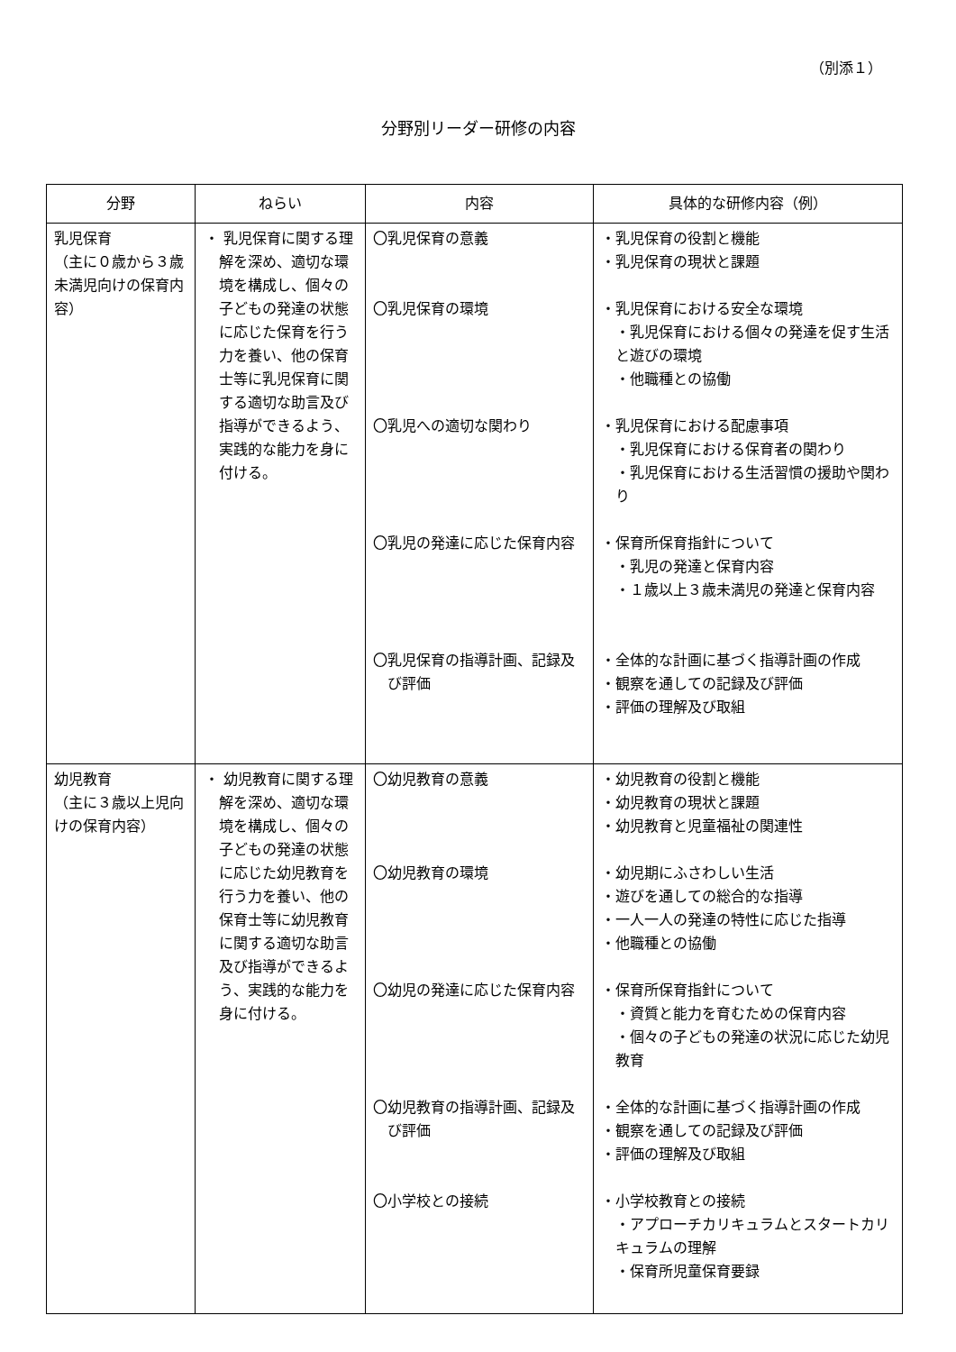（別添１）
分野別リーダー研修の内容
| 分野 | ねらい | 内容 | 具体的な研修内容（例） |
| --- | --- | --- | --- |
| 乳児保育 （主に０歳から３歳未満児向けの保育内容） | ・ 乳児保育に関する理解を深め、適切な環境を構成し、個々の子どもの発達の状態に応じた保育を行う力を養い、他の保育士等に乳児保育に関する適切な助言及び指導ができるよう、実践的な能力を身に付ける。 | 〇乳児保育の意義 〇乳児保育の環境 〇乳児への適切な関わり 〇乳児の発達に応じた保育内容 〇乳児保育の指導計画、記録及び評価 | ・乳児保育の役割と機能 ・乳児保育の現状と課題 ・乳児保育における安全な環境 ・乳児保育における個々の発達を促す生活と遊びの環境 ・他職種との協働 ・乳児保育における配慮事項 ・乳児保育における保育者の関わり ・乳児保育における生活習慣の援助や関わり ・保育所保育指針について ・乳児の発達と保育内容 ・１歳以上３歳未満児の発達と保育内容 ・全体的な計画に基づく指導計画の作成 ・観察を通しての記録及び評価 ・評価の理解及び取組 |
| 幼児教育 （主に３歳以上児向けの保育内容） | ・ 幼児教育に関する理解を深め、適切な環境を構成し、個々の子どもの発達の状態に応じた幼児教育を行う力を養い、他の保育士等に幼児教育に関する適切な助言及び指導ができるよう、実践的な能力を身に付ける。 | 〇幼児教育の意義 〇幼児教育の環境 〇幼児の発達に応じた保育内容 〇幼児教育の指導計画、記録及び評価 〇小学校との接続 | ・幼児教育の役割と機能 ・幼児教育の現状と課題 ・幼児教育と児童福祉の関連性 ・幼児期にふさわしい生活 ・遊びを通しての総合的な指導 ・一人一人の発達の特性に応じた指導 ・他職種との協働 ・保育所保育指針について ・資質と能力を育むための保育内容 ・個々の子どもの発達の状況に応じた幼児教育 ・全体的な計画に基づく指導計画の作成 ・観察を通しての記録及び評価 ・評価の理解及び取組 ・小学校教育との接続 ・アプローチカリキュラムとスタートカリキュラムの理解 ・保育所児童保育要録 |